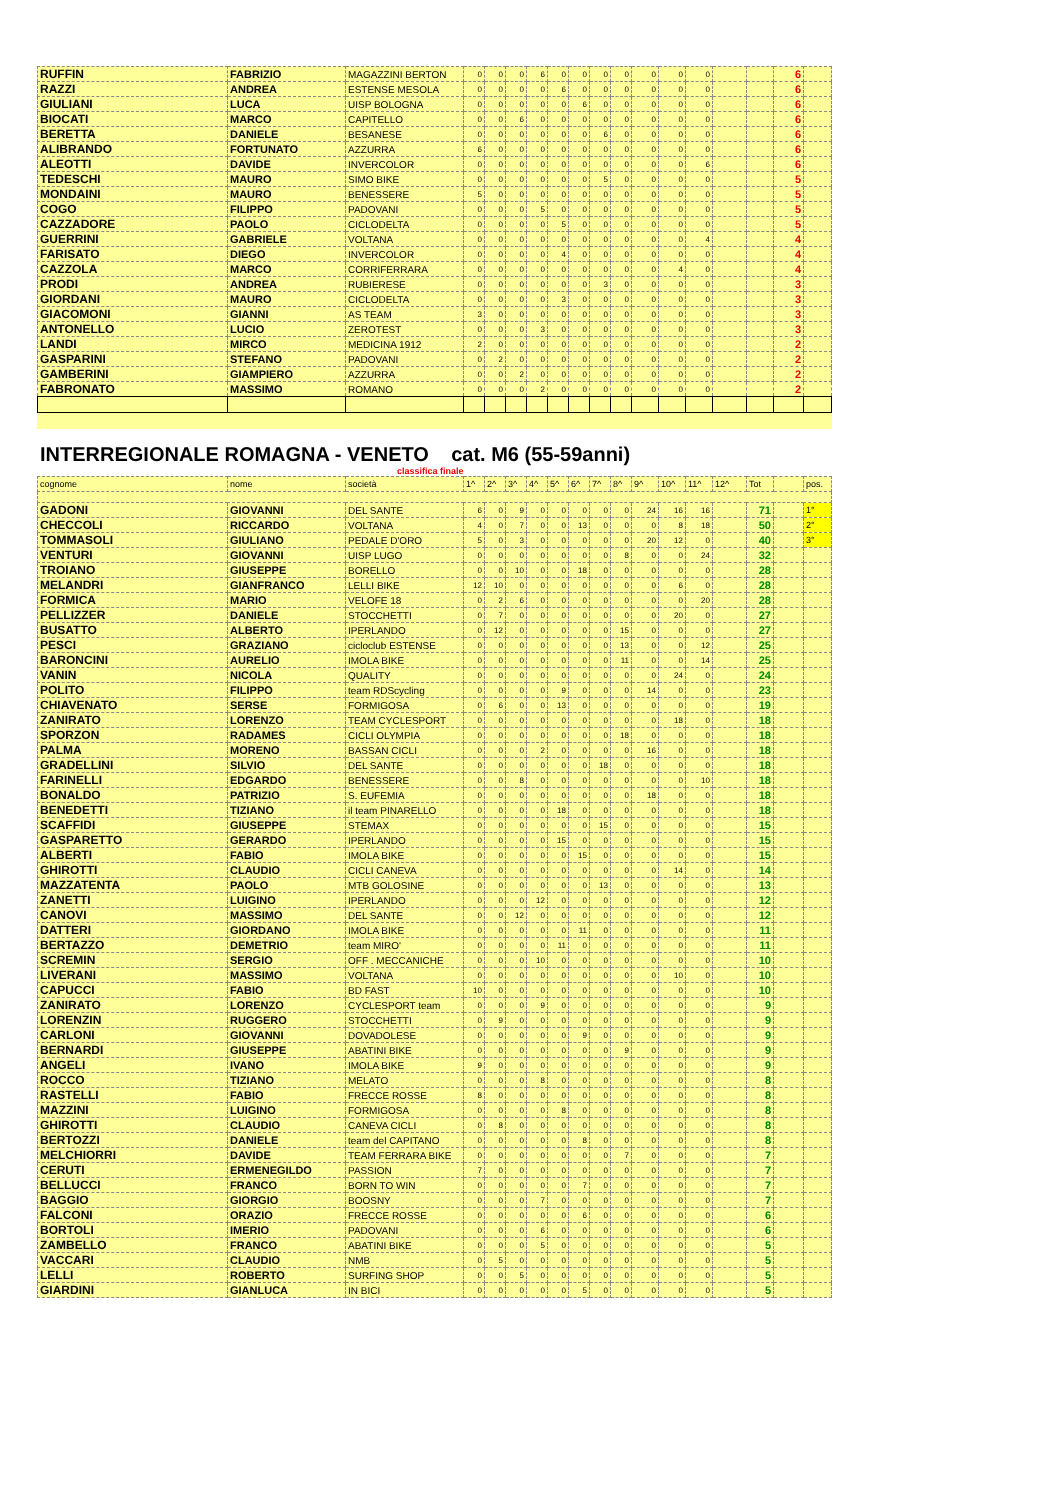| RUFFIN | FABRIZIO | MAGAZZINI BERTON | 0 | 0 | 0 | 6 | 0 | 0 | 0 | 0 | 0 | 0 | 0 | | | 6 | |
| RAZZI | ANDREA | ESTENSE MESOLA | 0 | 0 | 0 | 0 | 6 | 0 | 0 | 0 | 0 | 0 | 0 | | | 6 | |
| GIULIANI | LUCA | UISP BOLOGNA | 0 | 0 | 0 | 0 | 0 | 6 | 0 | 0 | 0 | 0 | 0 | | | 6 | |
| BIOCATI | MARCO | CAPITELLO | 0 | 0 | 6 | 0 | 0 | 0 | 0 | 0 | 0 | 0 | 0 | | | 6 | |
| BERETTA | DANIELE | BESANESE | 0 | 0 | 0 | 0 | 0 | 0 | 6 | 0 | 0 | 0 | 0 | | | 6 | |
| ALIBRANDO | FORTUNATO | AZZURRA | 6 | 0 | 0 | 0 | 0 | 0 | 0 | 0 | 0 | 0 | 0 | | | 6 | |
| ALEOTTI | DAVIDE | INVERCOLOR | 0 | 0 | 0 | 0 | 0 | 0 | 0 | 0 | 0 | 0 | 6 | | | 6 | |
| TEDESCHI | MAURO | SIMO BIKE | 0 | 0 | 0 | 0 | 0 | 0 | 5 | 0 | 0 | 0 | 0 | | | 5 | |
| MONDAINI | MAURO | BENESSERE | 5 | 0 | 0 | 0 | 0 | 0 | 0 | 0 | 0 | 0 | 0 | | | 5 | |
| COGO | FILIPPO | PADOVANI | 0 | 0 | 0 | 5 | 0 | 0 | 0 | 0 | 0 | 0 | 0 | | | 5 | |
| CAZZADORE | PAOLO | CICLODELTA | 0 | 0 | 0 | 0 | 5 | 0 | 0 | 0 | 0 | 0 | 0 | | | 5 | |
| GUERRINI | GABRIELE | VOLTANA | 0 | 0 | 0 | 0 | 0 | 0 | 0 | 0 | 0 | 0 | 4 | | | 4 | |
| FARISATO | DIEGO | INVERCOLOR | 0 | 0 | 0 | 0 | 4 | 0 | 0 | 0 | 0 | 0 | 0 | | | 4 | |
| CAZZOLA | MARCO | CORRIFERRARA | 0 | 0 | 0 | 0 | 0 | 0 | 0 | 0 | 0 | 4 | 0 | | | 4 | |
| PRODI | ANDREA | RUBIERESE | 0 | 0 | 0 | 0 | 0 | 0 | 3 | 0 | 0 | 0 | 0 | | | 3 | |
| GIORDANI | MAURO | CICLODELTA | 0 | 0 | 0 | 0 | 3 | 0 | 0 | 0 | 0 | 0 | 0 | | | 3 | |
| GIACOMONI | GIANNI | AS TEAM | 3 | 0 | 0 | 0 | 0 | 0 | 0 | 0 | 0 | 0 | 0 | | | 3 | |
| ANTONELLO | LUCIO | ZEROTEST | 0 | 0 | 0 | 3 | 0 | 0 | 0 | 0 | 0 | 0 | 0 | | | 3 | |
| LANDI | MIRCO | MEDICINA 1912 | 2 | 0 | 0 | 0 | 0 | 0 | 0 | 0 | 0 | 0 | 0 | | | 2 | |
| GASPARINI | STEFANO | PADOVANI | 0 | 2 | 0 | 0 | 0 | 0 | 0 | 0 | 0 | 0 | 0 | | | 2 | |
| GAMBERINI | GIAMPIERO | AZZURRA | 0 | 0 | 2 | 0 | 0 | 0 | 0 | 0 | 0 | 0 | 0 | | | 2 | |
| FABRONATO | MASSIMO | ROMANO | 0 | 0 | 0 | 2 | 0 | 0 | 0 | 0 | 0 | 0 | 0 | | | 2 | |
INTERREGIONALE ROMAGNA - VENETO cat. M6 (55-59anni)
classifica finale
| cognome | nome | società | 1^ | 2^ | 3^ | 4^ | 5^ | 6^ | 7^ | 8^ | 9^ | 10^ | 11^ | 12^ | Tot | | pos. |
| GADONI | GIOVANNI | DEL SANTE | 6 | 0 | 9 | 0 | 0 | 0 | 0 | 0 | 24 | 16 | 16 | | 71 | | 1° |
| CHECCOLI | RICCARDO | VOLTANA | 4 | 0 | 7 | 0 | 0 | 13 | 0 | 0 | 0 | 8 | 18 | | 50 | | 2° |
| TOMMASOLI | GIULIANO | PEDALE D'ORO | 5 | 0 | 3 | 0 | 0 | 0 | 0 | 0 | 20 | 12 | 0 | | 40 | | 3° |
| VENTURI | GIOVANNI | UISP LUGO | 0 | 0 | 0 | 0 | 0 | 0 | 0 | 8 | 0 | 0 | 24 | | 32 | | |
| TROIANO | GIUSEPPE | BORELLO | 0 | 0 | 10 | 0 | 0 | 18 | 0 | 0 | 0 | 0 | 0 | | 28 | | |
| MELANDRI | GIANFRANCO | LELLI BIKE | 12 | 10 | 0 | 0 | 0 | 0 | 0 | 0 | 0 | 6 | 0 | | 28 | | |
| FORMICA | MARIO | VELOFE 18 | 0 | 2 | 6 | 0 | 0 | 0 | 0 | 0 | 0 | 0 | 20 | | 28 | | |
| PELLIZZER | DANIELE | STOCCHETTI | 0 | 7 | 0 | 0 | 0 | 0 | 0 | 0 | 0 | 20 | 0 | | 27 | | |
| BUSATTO | ALBERTO | IPERLANDO | 0 | 12 | 0 | 0 | 0 | 0 | 0 | 15 | 0 | 0 | 0 | | 27 | | |
| PESCI | GRAZIANO | cicloclub ESTENSE | 0 | 0 | 0 | 0 | 0 | 0 | 0 | 13 | 0 | 0 | 12 | | 25 | | |
| BARONCINI | AURELIO | IMOLA BIKE | 0 | 0 | 0 | 0 | 0 | 0 | 0 | 11 | 0 | 0 | 14 | | 25 | | |
| VANIN | NICOLA | QUALITY | 0 | 0 | 0 | 0 | 0 | 0 | 0 | 0 | 0 | 24 | 0 | | 24 | | |
| POLITO | FILIPPO | team RDScycling | 0 | 0 | 0 | 0 | 9 | 0 | 0 | 0 | 14 | 0 | 0 | | 23 | | |
| CHIAVENATO | SERSE | FORMIGOSA | 0 | 6 | 0 | 0 | 13 | 0 | 0 | 0 | 0 | 0 | 0 | | 19 | | |
| ZANIRATO | LORENZO | TEAM CYCLESPORT | 0 | 0 | 0 | 0 | 0 | 0 | 0 | 0 | 0 | 18 | 0 | | 18 | | |
| SPORZON | RADAMES | CICLI OLYMPIA | 0 | 0 | 0 | 0 | 0 | 0 | 0 | 18 | 0 | 0 | 0 | | 18 | | |
| PALMA | MORENO | BASSAN CICLI | 0 | 0 | 0 | 2 | 0 | 0 | 0 | 0 | 16 | 0 | 0 | | 18 | | |
| GRADELLINI | SILVIO | DEL SANTE | 0 | 0 | 0 | 0 | 0 | 0 | 18 | 0 | 0 | 0 | 0 | | 18 | | |
| FARINELLI | EDGARDO | BENESSERE | 0 | 0 | 8 | 0 | 0 | 0 | 0 | 0 | 0 | 0 | 10 | | 18 | | |
| BONALDO | PATRIZIO | S. EUFEMIA | 0 | 0 | 0 | 0 | 0 | 0 | 0 | 0 | 18 | 0 | 0 | | 18 | | |
| BENEDETTI | TIZIANO | il team PINARELLO | 0 | 0 | 0 | 0 | 18 | 0 | 0 | 0 | 0 | 0 | 0 | | 18 | | |
| SCAFFIDI | GIUSEPPE | STEMAX | 0 | 0 | 0 | 0 | 0 | 0 | 15 | 0 | 0 | 0 | 0 | | 15 | | |
| GASPARETTO | GERARDO | IPERLANDO | 0 | 0 | 0 | 0 | 15 | 0 | 0 | 0 | 0 | 0 | 0 | | 15 | | |
| ALBERTI | FABIO | IMOLA BIKE | 0 | 0 | 0 | 0 | 0 | 15 | 0 | 0 | 0 | 0 | 0 | | 15 | | |
| GHIROTTI | CLAUDIO | CICLI CANEVA | 0 | 0 | 0 | 0 | 0 | 0 | 0 | 0 | 0 | 14 | 0 | | 14 | | |
| MAZZATENTA | PAOLO | MTB GOLOSINE | 0 | 0 | 0 | 0 | 0 | 0 | 13 | 0 | 0 | 0 | 0 | | 13 | | |
| ZANETTI | LUIGINO | IPERLANDO | 0 | 0 | 0 | 12 | 0 | 0 | 0 | 0 | 0 | 0 | 0 | | 12 | | |
| CANOVI | MASSIMO | DEL SANTE | 0 | 0 | 12 | 0 | 0 | 0 | 0 | 0 | 0 | 0 | 0 | | 12 | | |
| DATTERI | GIORDANO | IMOLA BIKE | 0 | 0 | 0 | 0 | 0 | 11 | 0 | 0 | 0 | 0 | 0 | | 11 | | |
| BERTAZZO | DEMETRIO | team MIRO' | 0 | 0 | 0 | 0 | 11 | 0 | 0 | 0 | 0 | 0 | 0 | | 11 | | |
| SCREMIN | SERGIO | OFF . MECCANICHE | 0 | 0 | 0 | 10 | 0 | 0 | 0 | 0 | 0 | 0 | 0 | | 10 | | |
| LIVERANI | MASSIMO | VOLTANA | 0 | 0 | 0 | 0 | 0 | 0 | 0 | 0 | 0 | 10 | 0 | | 10 | | |
| CAPUCCI | FABIO | BD FAST | 10 | 0 | 0 | 0 | 0 | 0 | 0 | 0 | 0 | 0 | 0 | | 10 | | |
| ZANIRATO | LORENZO | CYCLESPORT team | 0 | 0 | 0 | 9 | 0 | 0 | 0 | 0 | 0 | 0 | 0 | | 9 | | |
| LORENZIN | RUGGERO | STOCCHETTI | 0 | 9 | 0 | 0 | 0 | 0 | 0 | 0 | 0 | 0 | 0 | | 9 | | |
| CARLONI | GIOVANNI | DOVADOLESE | 0 | 0 | 0 | 0 | 0 | 9 | 0 | 0 | 0 | 0 | 0 | | 9 | | |
| BERNARDI | GIUSEPPE | ABATINI BIKE | 0 | 0 | 0 | 0 | 0 | 0 | 0 | 9 | 0 | 0 | 0 | | 9 | | |
| ANGELI | IVANO | IMOLA BIKE | 9 | 0 | 0 | 0 | 0 | 0 | 0 | 0 | 0 | 0 | 0 | | 9 | | |
| ROCCO | TIZIANO | MELATO | 0 | 0 | 0 | 8 | 0 | 0 | 0 | 0 | 0 | 0 | 0 | | 8 | | |
| RASTELLI | FABIO | FRECCE ROSSE | 8 | 0 | 0 | 0 | 0 | 0 | 0 | 0 | 0 | 0 | 0 | | 8 | | |
| MAZZINI | LUIGINO | FORMIGOSA | 0 | 0 | 0 | 0 | 8 | 0 | 0 | 0 | 0 | 0 | 0 | | 8 | | |
| GHIROTTI | CLAUDIO | CANEVA CICLI | 0 | 8 | 0 | 0 | 0 | 0 | 0 | 0 | 0 | 0 | 0 | | 8 | | |
| BERTOZZI | DANIELE | team del CAPITANO | 0 | 0 | 0 | 0 | 0 | 8 | 0 | 0 | 0 | 0 | 0 | | 8 | | |
| MELCHIORRI | DAVIDE | TEAM FERRARA BIKE | 0 | 0 | 0 | 0 | 0 | 0 | 0 | 7 | 0 | 0 | 0 | | 7 | | |
| CERUTI | ERMENEGILDO | PASSION | 7 | 0 | 0 | 0 | 0 | 0 | 0 | 0 | 0 | 0 | 0 | | 7 | | |
| BELLUCCI | FRANCO | BORN TO WIN | 0 | 0 | 0 | 0 | 0 | 7 | 0 | 0 | 0 | 0 | 0 | | 7 | | |
| BAGGIO | GIORGIO | BOOSNY | 0 | 0 | 0 | 7 | 0 | 0 | 0 | 0 | 0 | 0 | 0 | | 7 | | |
| FALCONI | ORAZIO | FRECCE ROSSE | 0 | 0 | 0 | 0 | 0 | 6 | 0 | 0 | 0 | 0 | 0 | | 6 | | |
| BORTOLI | IMERIO | PADOVANI | 0 | 0 | 0 | 6 | 0 | 0 | 0 | 0 | 0 | 0 | 0 | | 6 | | |
| ZAMBELLO | FRANCO | ABATINI BIKE | 0 | 0 | 0 | 5 | 0 | 0 | 0 | 0 | 0 | 0 | 0 | | 5 | | |
| VACCARI | CLAUDIO | NMB | 0 | 5 | 0 | 0 | 0 | 0 | 0 | 0 | 0 | 0 | 0 | | 5 | | |
| LELLI | ROBERTO | SURFING SHOP | 0 | 0 | 5 | 0 | 0 | 0 | 0 | 0 | 0 | 0 | 0 | | 5 | | |
| GIARDINI | GIANLUCA | IN BICI | 0 | 0 | 0 | 0 | 0 | 5 | 0 | 0 | 0 | 0 | 0 | | 5 | | |